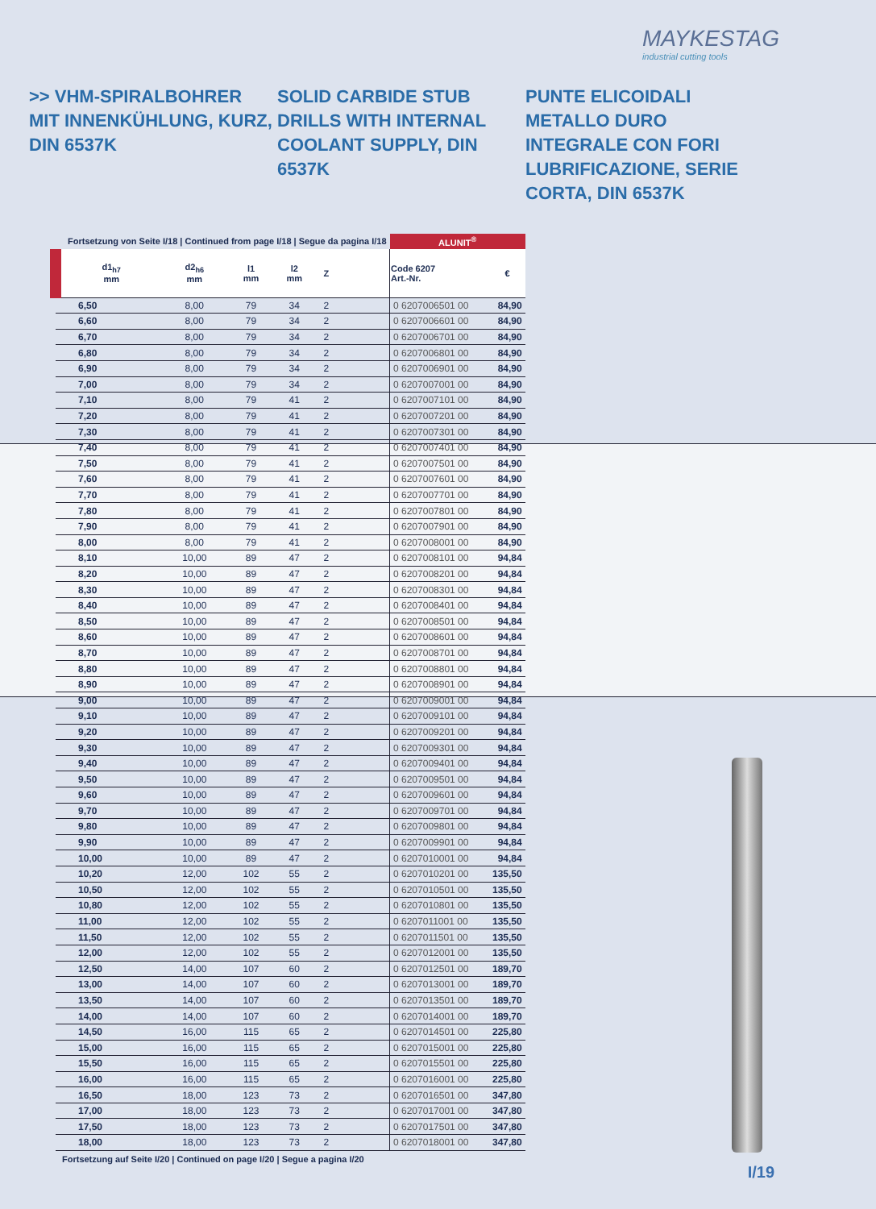MAYKESTAG
industrial cutting tools
>> VHM-SPIRALBOHRER MIT INNENKÜHLUNG, KURZ, DIN 6537K
SOLID CARBIDE STUB DRILLS WITH INTERNAL COOLANT SUPPLY, DIN 6537K
PUNTE ELICOIDALI METALLO DURO INTEGRALE CON FORI LUBRIFICAZIONE, SERIE CORTA, DIN 6537K
| Fortsetzung von Seite I/18 / Continued from page I/18 / Segue da pagina I/18 | | | | | | ALUNIT<sup>®</sup> | |
| d1<sub>h7</sub> mm | d2<sub>h6</sub> mm | l1 mm | l2 mm | Z | | Code 6207 Art.-Nr. | € |
| 6,50 | 8,00 | 79 | 34 | 2 | | 0 6207006501 00 | 84,90 |
| 6,60 | 8,00 | 79 | 34 | 2 | | 0 6207006601 00 | 84,90 |
| 6,70 | 8,00 | 79 | 34 | 2 | | 0 6207006701 00 | 84,90 |
| 6,80 | 8,00 | 79 | 34 | 2 | | 0 6207006801 00 | 84,90 |
| 6,90 | 8,00 | 79 | 34 | 2 | | 0 6207006901 00 | 84,90 |
| 7,00 | 8,00 | 79 | 34 | 2 | | 0 6207007001 00 | 84,90 |
| 7,10 | 8,00 | 79 | 41 | 2 | | 0 6207007101 00 | 84,90 |
| 7,20 | 8,00 | 79 | 41 | 2 | | 0 6207007201 00 | 84,90 |
| 7,30 | 8,00 | 79 | 41 | 2 | | 0 6207007301 00 | 84,90 |
| 7,40 | 8,00 | 79 | 41 | 2 | | 0 6207007401 00 | 84,90 |
| 7,50 | 8,00 | 79 | 41 | 2 | | 0 6207007501 00 | 84,90 |
| 7,60 | 8,00 | 79 | 41 | 2 | | 0 6207007601 00 | 84,90 |
| 7,70 | 8,00 | 79 | 41 | 2 | | 0 6207007701 00 | 84,90 |
| 7,80 | 8,00 | 79 | 41 | 2 | | 0 6207007801 00 | 84,90 |
| 7,90 | 8,00 | 79 | 41 | 2 | | 0 6207007901 00 | 84,90 |
| 8,00 | 8,00 | 79 | 41 | 2 | | 0 6207008001 00 | 84,90 |
| 8,10 | 10,00 | 89 | 47 | 2 | | 0 6207008101 00 | 94,84 |
| 8,20 | 10,00 | 89 | 47 | 2 | | 0 6207008201 00 | 94,84 |
| 8,30 | 10,00 | 89 | 47 | 2 | | 0 6207008301 00 | 94,84 |
| 8,40 | 10,00 | 89 | 47 | 2 | | 0 6207008401 00 | 94,84 |
| 8,50 | 10,00 | 89 | 47 | 2 | | 0 6207008501 00 | 94,84 |
| 8,60 | 10,00 | 89 | 47 | 2 | | 0 6207008601 00 | 94,84 |
| 8,70 | 10,00 | 89 | 47 | 2 | | 0 6207008701 00 | 94,84 |
| 8,80 | 10,00 | 89 | 47 | 2 | | 0 6207008801 00 | 94,84 |
| 8,90 | 10,00 | 89 | 47 | 2 | | 0 6207008901 00 | 94,84 |
| 9,00 | 10,00 | 89 | 47 | 2 | | 0 6207009001 00 | 94,84 |
| 9,10 | 10,00 | 89 | 47 | 2 | | 0 6207009101 00 | 94,84 |
| 9,20 | 10,00 | 89 | 47 | 2 | | 0 6207009201 00 | 94,84 |
| 9,30 | 10,00 | 89 | 47 | 2 | | 0 6207009301 00 | 94,84 |
| 9,40 | 10,00 | 89 | 47 | 2 | | 0 6207009401 00 | 94,84 |
| 9,50 | 10,00 | 89 | 47 | 2 | | 0 6207009501 00 | 94,84 |
| 9,60 | 10,00 | 89 | 47 | 2 | | 0 6207009601 00 | 94,84 |
| 9,70 | 10,00 | 89 | 47 | 2 | | 0 6207009701 00 | 94,84 |
| 9,80 | 10,00 | 89 | 47 | 2 | | 0 6207009801 00 | 94,84 |
| 9,90 | 10,00 | 89 | 47 | 2 | | 0 6207009901 00 | 94,84 |
| 10,00 | 10,00 | 89 | 47 | 2 | | 0 6207010001 00 | 94,84 |
| 10,20 | 12,00 | 102 | 55 | 2 | | 0 6207010201 00 | 135,50 |
| 10,50 | 12,00 | 102 | 55 | 2 | | 0 6207010501 00 | 135,50 |
| 10,80 | 12,00 | 102 | 55 | 2 | | 0 6207010801 00 | 135,50 |
| 11,00 | 12,00 | 102 | 55 | 2 | | 0 6207011001 00 | 135,50 |
| 11,50 | 12,00 | 102 | 55 | 2 | | 0 6207011501 00 | 135,50 |
| 12,00 | 12,00 | 102 | 55 | 2 | | 0 6207012001 00 | 135,50 |
| 12,50 | 14,00 | 107 | 60 | 2 | | 0 6207012501 00 | 189,70 |
| 13,00 | 14,00 | 107 | 60 | 2 | | 0 6207013001 00 | 189,70 |
| 13,50 | 14,00 | 107 | 60 | 2 | | 0 6207013501 00 | 189,70 |
| 14,00 | 14,00 | 107 | 60 | 2 | | 0 6207014001 00 | 189,70 |
| 14,50 | 16,00 | 115 | 65 | 2 | | 0 6207014501 00 | 225,80 |
| 15,00 | 16,00 | 115 | 65 | 2 | | 0 6207015001 00 | 225,80 |
| 15,50 | 16,00 | 115 | 65 | 2 | | 0 6207015501 00 | 225,80 |
| 16,00 | 16,00 | 115 | 65 | 2 | | 0 6207016001 00 | 225,80 |
| 16,50 | 18,00 | 123 | 73 | 2 | | 0 6207016501 00 | 347,80 |
| 17,00 | 18,00 | 123 | 73 | 2 | | 0 6207017001 00 | 347,80 |
| 17,50 | 18,00 | 123 | 73 | 2 | | 0 6207017501 00 | 347,80 |
| 18,00 | 18,00 | 123 | 73 | 2 | | 0 6207018001 00 | 347,80 |
Fortsetzung auf Seite I/20 | Continued on page I/20 | Segue a pagina I/20
I/19